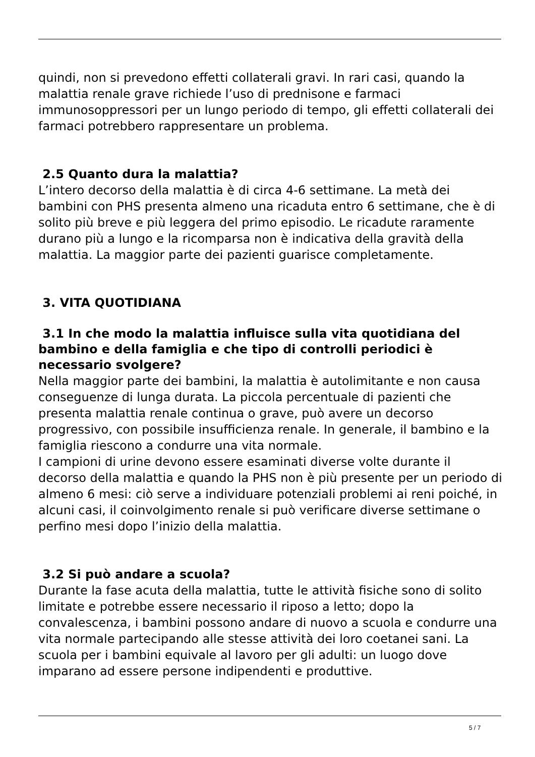quindi, non si prevedono effetti collaterali gravi. In rari casi, quando la malattia renale grave richiede l’uso di prednisone e farmaci immunosoppressori per un lungo periodo di tempo, gli effetti collaterali dei farmaci potrebbero rappresentare un problema.
2.5 Quanto dura la malattia?
L’intero decorso della malattia è di circa 4-6 settimane. La metà dei bambini con PHS presenta almeno una ricaduta entro 6 settimane, che è di solito più breve e più leggera del primo episodio. Le ricadute raramente durano più a lungo e la ricomparsa non è indicativa della gravità della malattia. La maggior parte dei pazienti guarisce completamente.
3. VITA QUOTIDIANA
3.1 In che modo la malattia influisce sulla vita quotidiana del bambino e della famiglia e che tipo di controlli periodici è necessario svolgere?
Nella maggior parte dei bambini, la malattia è autolimitante e non causa conseguenze di lunga durata. La piccola percentuale di pazienti che presenta malattia renale continua o grave, può avere un decorso progressivo, con possibile insufficienza renale. In generale, il bambino e la famiglia riescono a condurre una vita normale.
I campioni di urine devono essere esaminati diverse volte durante il decorso della malattia e quando la PHS non è più presente per un periodo di almeno 6 mesi: ciò serve a individuare potenziali problemi ai reni poiché, in alcuni casi, il coinvolgimento renale si può verificare diverse settimane o perfino mesi dopo l’inizio della malattia.
3.2 Si può andare a scuola?
Durante la fase acuta della malattia, tutte le attività fisiche sono di solito limitate e potrebbe essere necessario il riposo a letto; dopo la convalescenza, i bambini possono andare di nuovo a scuola e condurre una vita normale partecipando alle stesse attività dei loro coetanei sani. La scuola per i bambini equivale al lavoro per gli adulti: un luogo dove imparano ad essere persone indipendenti e produttive.
5 / 7